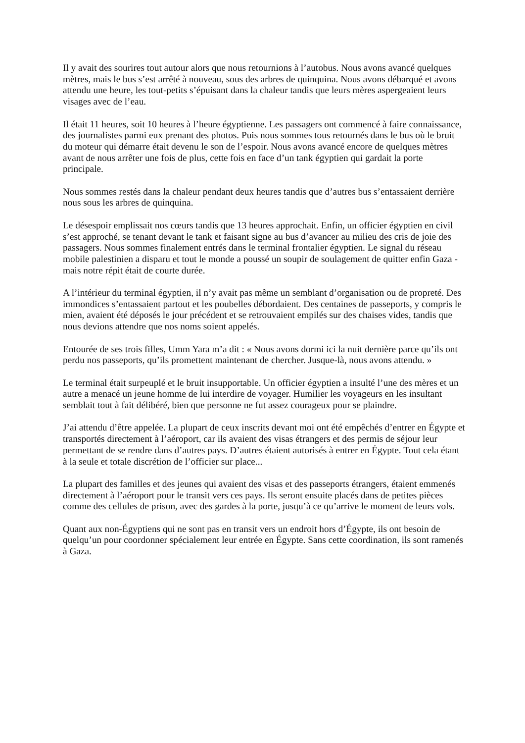Il y avait des sourires tout autour alors que nous retournions à l’autobus. Nous avons avancé quelques mètres, mais le bus s’est arrêté à nouveau, sous des arbres de quinquina. Nous avons débarqué et avons attendu une heure, les tout-petits s’épuisant dans la chaleur tandis que leurs mères aspergeaient leurs visages avec de l’eau.
Il était 11 heures, soit 10 heures à l’heure égyptienne. Les passagers ont commencé à faire connaissance, des journalistes parmi eux prenant des photos. Puis nous sommes tous retournés dans le bus où le bruit du moteur qui démarre était devenu le son de l’espoir. Nous avons avancé encore de quelques mètres avant de nous arrêter une fois de plus, cette fois en face d’un tank égyptien qui gardait la porte principale.
Nous sommes restés dans la chaleur pendant deux heures tandis que d’autres bus s’entassaient derrière nous sous les arbres de quinquina.
Le désespoir emplissait nos cœurs tandis que 13 heures approchait. Enfin, un officier égyptien en civil s’est approché, se tenant devant le tank et faisant signe au bus d’avancer au milieu des cris de joie des passagers. Nous sommes finalement entrés dans le terminal frontalier égyptien. Le signal du réseau mobile palestinien a disparu et tout le monde a poussé un soupir de soulagement de quitter enfin Gaza - mais notre répit était de courte durée.
A l’intérieur du terminal égyptien, il n’y avait pas même un semblant d’organisation ou de propreté. Des immondices s’entassaient partout et les poubelles débordaient. Des centaines de passeports, y compris le mien, avaient été déposés le jour précédent et se retrouvaient empilés sur des chaises vides, tandis que nous devions attendre que nos noms soient appelés.
Entourée de ses trois filles, Umm Yara m’a dit : « Nous avons dormi ici la nuit dernière parce qu’ils ont perdu nos passeports, qu’ils promettent maintenant de chercher. Jusque-là, nous avons attendu. »
Le terminal était surpeuplé et le bruit insupportable. Un officier égyptien a insulté l’une des mères et un autre a menacé un jeune homme de lui interdire de voyager. Humilier les voyageurs en les insultant semblait tout à fait délibéré, bien que personne ne fut assez courageux pour se plaindre.
J’ai attendu d’être appelée. La plupart de ceux inscrits devant moi ont été empêchés d’entrer en Égypte et transportés directement à l’aéroport, car ils avaient des visas étrangers et des permis de séjour leur permettant de se rendre dans d’autres pays. D’autres étaient autorisés à entrer en Égypte. Tout cela étant à la seule et totale discrétion de l’officier sur place...
La plupart des familles et des jeunes qui avaient des visas et des passeports étrangers, étaient emmenés directement à l’aéroport pour le transit vers ces pays. Ils seront ensuite placés dans de petites pièces comme des cellules de prison, avec des gardes à la porte, jusqu’à ce qu’arrive le moment de leurs vols.
Quant aux non-Égyptiens qui ne sont pas en transit vers un endroit hors d’Égypte, ils ont besoin de quelqu’un pour coordonner spécialement leur entrée en Égypte. Sans cette coordination, ils sont ramenés à Gaza.